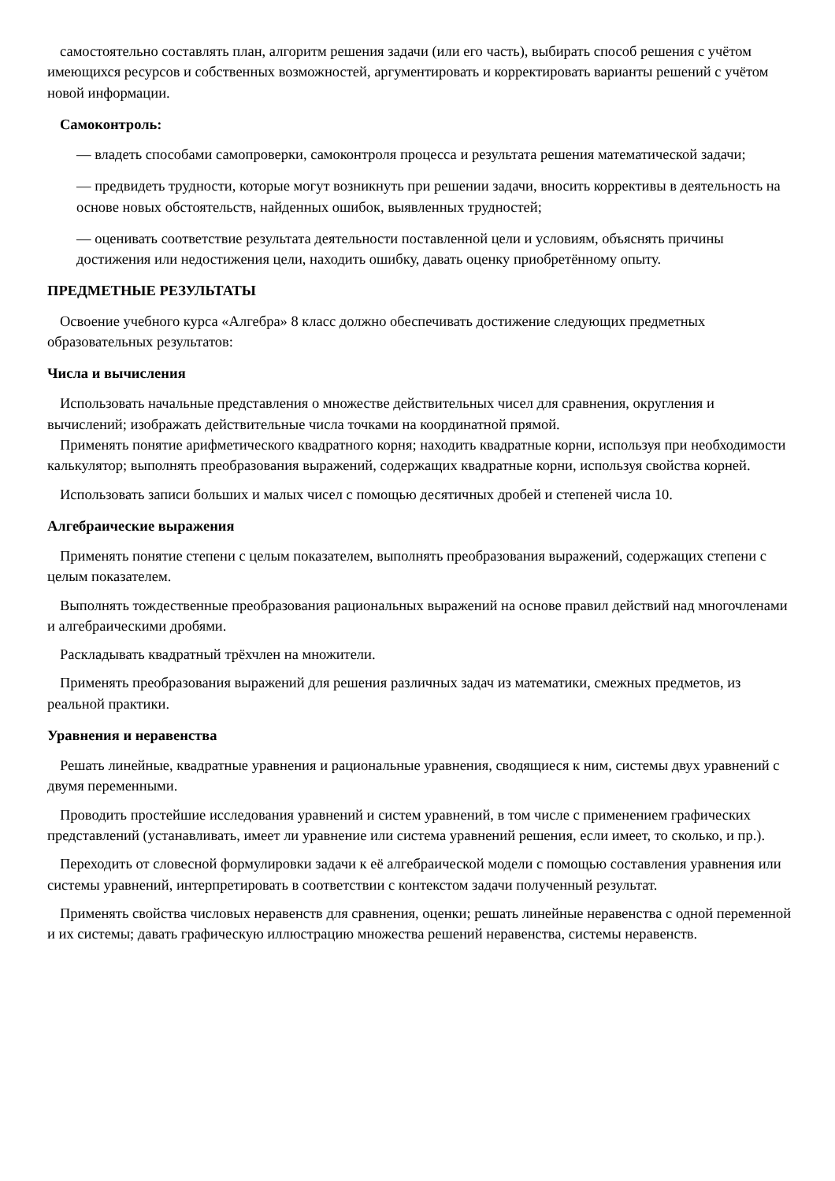самостоятельно составлять план, алгоритм решения задачи (или его часть), выбирать способ решения с учётом имеющихся ресурсов и собственных возможностей, аргументировать и корректировать варианты решений с учётом новой информации.
Самоконтроль:
— владеть способами самопроверки, самоконтроля процесса и результата решения математической задачи;
— предвидеть трудности, которые могут возникнуть при решении задачи, вносить коррективы в деятельность на основе новых обстоятельств, найденных ошибок, выявленных трудностей;
— оценивать соответствие результата деятельности поставленной цели и условиям, объяснять причины достижения или недостижения цели, находить ошибку, давать оценку приобретённому опыту.
ПРЕДМЕТНЫЕ РЕЗУЛЬТАТЫ
Освоение учебного курса «Алгебра» 8 класс должно обеспечивать достижение следующих предметных образовательных результатов:
Числа и вычисления
Использовать начальные представления о множестве действительных чисел для сравнения, округления и вычислений; изображать действительные числа точками на координатной прямой.
Применять понятие арифметического квадратного корня; находить квадратные корни, используя при необходимости калькулятор; выполнять преобразования выражений, содержащих квадратные корни, используя свойства корней.
Использовать записи больших и малых чисел с помощью десятичных дробей и степеней числа 10.
Алгебраические выражения
Применять понятие степени с целым показателем, выполнять преобразования выражений, содержащих степени с целым показателем.
Выполнять тождественные преобразования рациональных выражений на основе правил действий над многочленами и алгебраическими дробями.
Раскладывать квадратный трёхчлен на множители.
Применять преобразования выражений для решения различных задач из математики, смежных предметов, из реальной практики.
Уравнения и неравенства
Решать линейные, квадратные уравнения и рациональные уравнения, сводящиеся к ним, системы двух уравнений с двумя переменными.
Проводить простейшие исследования уравнений и систем уравнений, в том числе с применением графических представлений (устанавливать, имеет ли уравнение или система уравнений решения, если имеет, то сколько, и пр.).
Переходить от словесной формулировки задачи к её алгебраической модели с помощью составления уравнения или системы уравнений, интерпретировать в соответствии с контекстом задачи полученный результат.
Применять свойства числовых неравенств для сравнения, оценки; решать линейные неравенства с одной переменной и их системы; давать графическую иллюстрацию множества решений неравенства, системы неравенств.